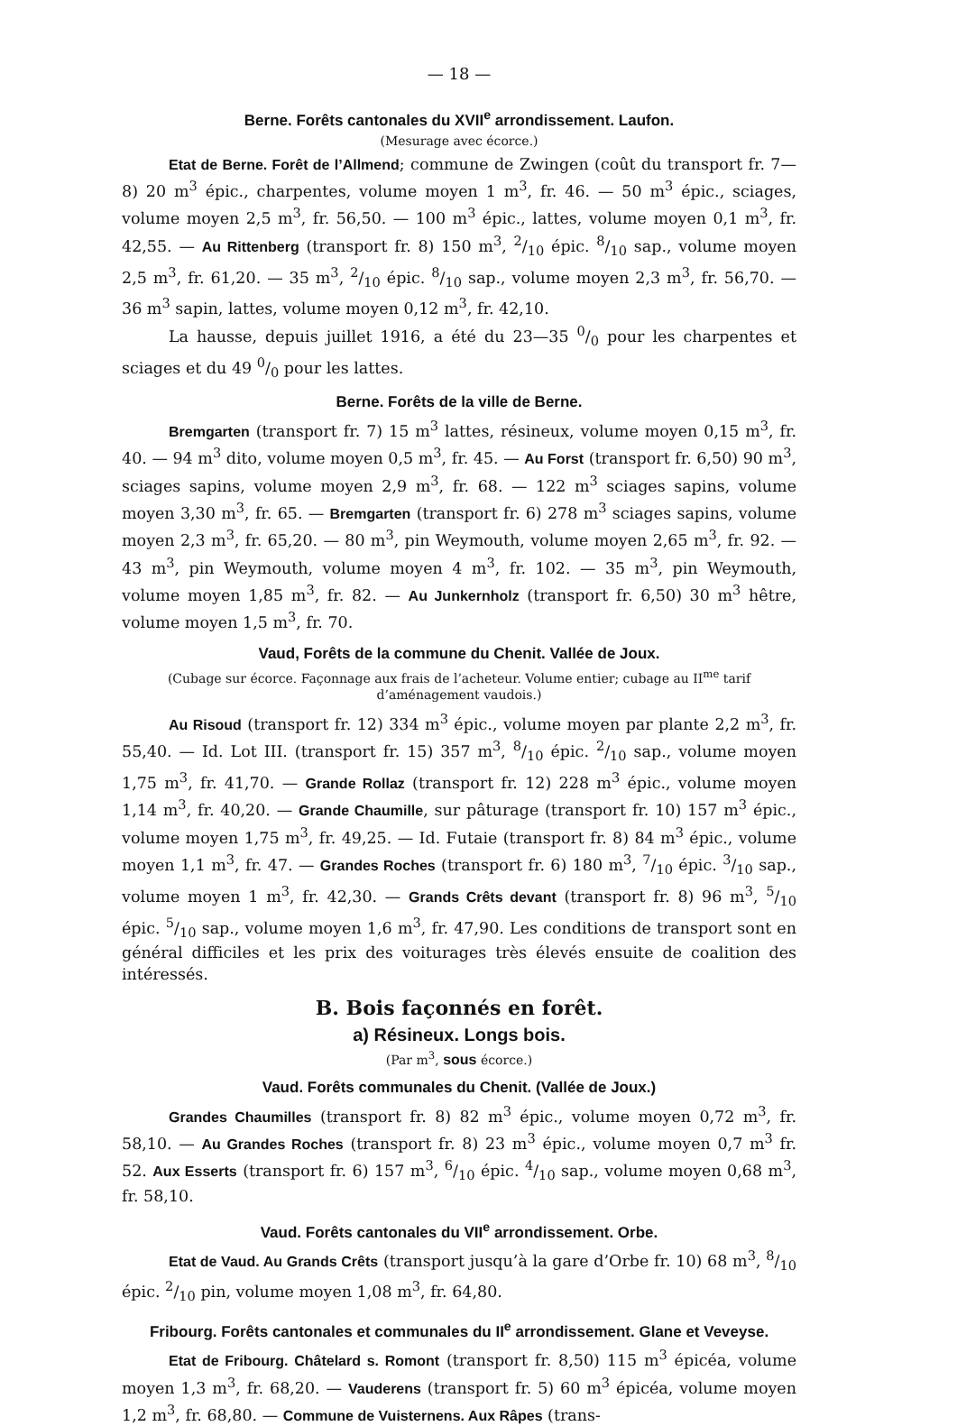— 18 —
Berne. Forêts cantonales du XVII<sup>e</sup> arrondissement. Laufon.
(Mesurage avec écorce.)
Etat de Berne. Forêt de l’Allmend; commune de Zwingen (coût du transport fr. 7—8) 20 m<sup>3</sup> épic., charpentes, volume moyen 1 m<sup>3</sup>, fr. 46. — 50 m<sup>3</sup> épic., sciages, volume moyen 2,5 m<sup>3</sup>, fr. 56,50. — 100 m<sup>3</sup> épic., lattes, volume moyen 0,1 m<sup>3</sup>, fr. 42,55. — Au Rittenberg (transport fr. 8) 150 m<sup>3</sup>, 2/10 épic. 8/10 sap., volume moyen 2,5 m<sup>3</sup>, fr. 61,20. — 35 m<sup>3</sup>, 2/10 épic. 8/10 sap., volume moyen 2,3 m<sup>3</sup>, fr. 56,70. — 36 m<sup>3</sup> sapin, lattes, volume moyen 0,12 m<sup>3</sup>, fr. 42,10.
La hausse, depuis juillet 1916, a été du 23—35 0/0 pour les charpentes et sciages et du 49 0/0 pour les lattes.
Berne. Forêts de la ville de Berne.
Bremgarten (transport fr. 7) 15 m<sup>3</sup> lattes, résineux, volume moyen 0,15 m<sup>3</sup>, fr. 40. — 94 m<sup>3</sup> dito, volume moyen 0,5 m<sup>3</sup>, fr. 45. — Au Forst (transport fr. 6,50) 90 m<sup>3</sup>, sciages sapins, volume moyen 2,9 m<sup>3</sup>, fr. 68. — 122 m<sup>3</sup> sciages sapins, volume moyen 3,30 m<sup>3</sup>, fr. 65. — Bremgarten (transport fr. 6) 278 m<sup>3</sup> sciages sapins, volume moyen 2,3 m<sup>3</sup>, fr. 65,20. — 80 m<sup>3</sup>, pin Weymouth, volume moyen 2,65 m<sup>3</sup>, fr. 92. — 43 m<sup>3</sup>, pin Weymouth, volume moyen 4 m<sup>3</sup>, fr. 102. — 35 m<sup>3</sup>, pin Weymouth, volume moyen 1,85 m<sup>3</sup>, fr. 82. — Au Junkernholz (transport fr. 6,50) 30 m<sup>3</sup> hêtre, volume moyen 1,5 m<sup>3</sup>, fr. 70.
Vaud, Forêts de la commune du Chenit. Vallée de Joux.
(Cubage sur écorce. Façonnage aux frais de l’acheteur. Volume entier; cubage au II<sup>me</sup> tarif d’aménagement vaudois.)
Au Risoud (transport fr. 12) 334 m<sup>3</sup> épic., volume moyen par plante 2,2 m<sup>3</sup>, fr. 55,40. — Id. Lot III. (transport fr. 15) 357 m<sup>3</sup>, 8/10 épic. 2/10 sap., volume moyen 1,75 m<sup>3</sup>, fr. 41,70. — Grande Rollaz (transport fr. 12) 228 m<sup>3</sup> épic., volume moyen 1,14 m<sup>3</sup>, fr. 40,20. — Grande Chaumille, sur pâturage (transport fr. 10) 157 m<sup>3</sup> épic., volume moyen 1,75 m<sup>3</sup>, fr. 49,25. — Id. Futaie (transport fr. 8) 84 m<sup>3</sup> épic., volume moyen 1,1 m<sup>3</sup>, fr. 47. — Grandes Roches (transport fr. 6) 180 m<sup>3</sup>, 7/10 épic. 3/10 sap., volume moyen 1 m<sup>3</sup>, fr. 42,30. — Grands Crêts devant (transport fr. 8) 96 m<sup>3</sup>, 5/10 épic. 5/10 sap., volume moyen 1,6 m<sup>3</sup>, fr. 47,90. Les conditions de transport sont en général difficiles et les prix des voiturages très élevés ensuite de coalition des intéressés.
B. Bois façonnés en forêt.
a) Résineux. Longs bois.
(Par m<sup>3</sup>, sous écorce.)
Vaud. Forêts communales du Chenit. (Vallée de Joux.)
Grandes Chaumilles (transport fr. 8) 82 m<sup>3</sup> épic., volume moyen 0,72 m<sup>3</sup>, fr. 58,10. — Au Grandes Roches (transport fr. 8) 23 m<sup>3</sup> épic., volume moyen 0,7 m<sup>3</sup> fr. 52. Aux Esserts (transport fr. 6) 157 m<sup>3</sup>, 6/10 épic. 4/10 sap., volume moyen 0,68 m<sup>3</sup>, fr. 58,10.
Vaud. Forêts cantonales du VII<sup>e</sup> arrondissement. Orbe.
Etat de Vaud. Au Grands Crêts (transport jusqu’à la gare d’Orbe fr. 10) 68 m<sup>3</sup>, 8/10 épic. 2/10 pin, volume moyen 1,08 m<sup>3</sup>, fr. 64,80.
Fribourg. Forêts cantonales et communales du II<sup>e</sup> arrondissement. Glane et Veveyse.
Etat de Fribourg. Châtelard s. Romont (transport fr. 8,50) 115 m<sup>3</sup> épicéa, volume moyen 1,3 m<sup>3</sup>, fr. 68,20. — Vauderens (transport fr. 5) 60 m<sup>3</sup> épicéa, volume moyen 1,2 m<sup>3</sup>, fr. 68,80. — Commune de Vuisternens. Aux Râpes (trans-